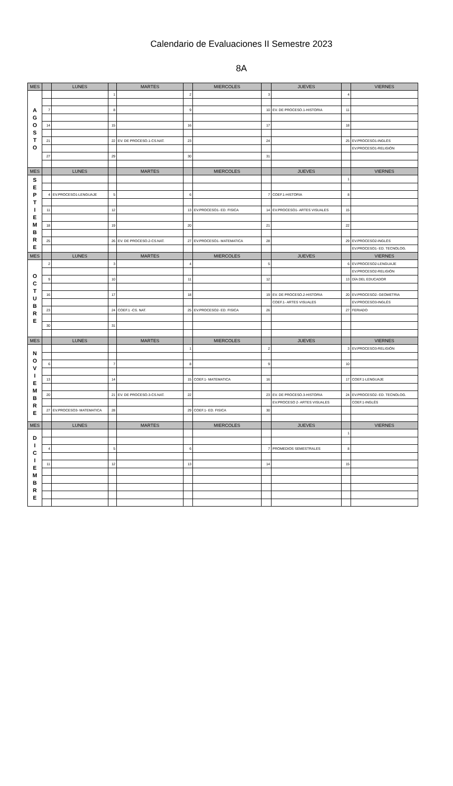Calendario de Evaluaciones II Semestre 2023
8A
| MES | | LUNES | | MARTES | | MIERCOLES | | JUEVES | | VIERNES |
| --- | --- | --- | --- | --- | --- | --- | --- | --- | --- | --- |
| A G O S T O | | | 1 | | 2 | | 3 | | 4 | |
| | 7 | | 8 | | 9 | | 10 | EV. DE PROCESO.1-HISTORIA | 11 | |
| | 14 | | 15 | | 16 | | 17 | | 18 | |
| | 21 | | 22 | EV. DE PROCESO.1-CS.NAT. | 23 | | 24 | | 25 | EV.PROCESO1-INGLÉS |
| | | | | | | | | | | EV.PROCESO1-RELIGIÓN |
| | 27 | | 29 | | 30 | | 31 | | | |
| MES | | LUNES | | MARTES | | MIERCOLES | | JUEVES | | VIERNES |
| S E P T I E M B R E | | | | | | | | | 1 | |
| | 4 | EV.PROCESO1-LENGUAJE | 5 | | 6 | | 7 | COEF.1-HISTORIA | 8 | |
| | 11 | | 12 | | 13 | EV.PROCESO1- ED. FISICA | 14 | EV.PROCESO1- ARTES VISUALES | 15 | |
| | 18 | | 19 | | 20 | | 21 | | 22 | |
| | 25 | | 26 | EV. DE PROCESO.2-CS.NAT. | 27 | EV.PROCESO1- MATEMATICA | 28 | | 29 | EV.PROCESO2-INGLÉS |
| | | | | | | | | | | EV.PROCESO1- ED. TECNOLOG. |
| MES | | LUNES | | MARTES | | MIERCOLES | | JUEVES | | VIERNES |
| O C T U B R E | 2 | | 3 | | 4 | | 5 | | 6 | EV.PROCESO2-LENGUAJE |
| | | | | | | | | | | EV.PROCESO2-RELIGIÓN |
| | 9 | | 10 | | 11 | | 12 | | 13 | DÍA DEL EDUCADOR |
| | 16 | | 17 | | 18 | | 19 | EV. DE PROCESO.2-HISTORIA | 20 | EV.PROCESO2- GEOMETRIA |
| | | | | | | | | COEF.1- ARTES VISUALES | | EV.PROCESO3-INGLÉS |
| | 23 | | 24 | COEF.1 -CS. NAT. | 25 | EV.PROCESO2- ED. FISICA | 26 | | 27 | FERIADO |
| | 30 | | 31 | | | | | | | |
| MES | | LUNES | | MARTES | | MIERCOLES | | JUEVES | | VIERNES |
| N O V I E M B R E | | | | | 1 | | 2 | | 3 | EV.PROCESO3-RELIGIÓN |
| | 6 | | 7 | | 8 | | 9 | | 10 | |
| | 13 | | 14 | | 15 | COEF.1- MATEMATICA | 16 | | 17 | COEF.1-LENGUAJE |
| | 20 | | 21 | EV. DE PROCESO.3-CS.NAT. | 22 | | 23 | EV. DE PROCESO.3-HISTORIA | 24 | EV.PROCESO2- ED. TECNOLOG. |
| | | | | | | | | EV.PROCESO 2- ARTES VISUALES | | COEF.1-INGLÉS |
| | 27 | EV.PROCESO3- MATEMATICA | 28 | | 29 | COEF.1- ED. FISICA | 30 | | | |
| MES | | LUNES | | MARTES | | MIERCOLES | | JUEVES | | VIERNES |
| D I C I E M B R E | | | | | | | | | 1 | |
| | 4 | | 5 | | 6 | | 7 | PROMEDIOS SEMESTRALES | 8 | |
| | 11 | | 12 | | 13 | | 14 | | 15 | |